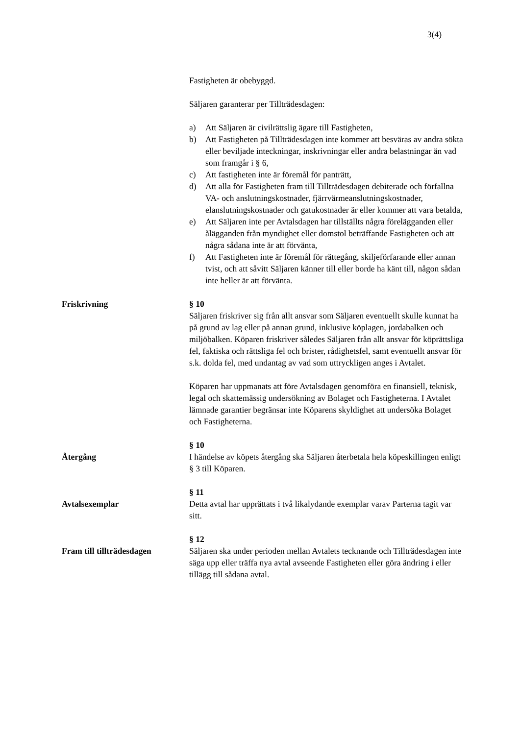3(4)
Fastigheten är obebyggd.
Säljaren garanterar per Tillträdesdagen:
a) Att Säljaren är civilrättslig ägare till Fastigheten,
b) Att Fastigheten på Tillträdesdagen inte kommer att besväras av andra sökta eller beviljade inteckningar, inskrivningar eller andra belastningar än vad som framgår i § 6,
c) Att fastigheten inte är föremål för panträtt,
d) Att alla för Fastigheten fram till Tillträdesdagen debiterade och förfallna VA- och anslutningskostnader, fjärrvärmeanslutningskostnader, elanslutningskostnader och gatukostnader är eller kommer att vara betalda,
e) Att Säljaren inte per Avtalsdagen har tillställts några förelägganden eller ålägganden från myndighet eller domstol beträffande Fastigheten och att några sådana inte är att förvänta,
f) Att Fastigheten inte är föremål för rättegång, skiljeförfarande eller annan tvist, och att såvitt Säljaren känner till eller borde ha känt till, någon sådan inte heller är att förvänta.
Friskrivning § 10
Säljaren friskriver sig från allt ansvar som Säljaren eventuellt skulle kunnat ha på grund av lag eller på annan grund, inklusive köplagen, jordabalken och miljöbalken. Köparen friskriver således Säljaren från allt ansvar för köprättsliga fel, faktiska och rättsliga fel och brister, rådighetsfel, samt eventuellt ansvar för s.k. dolda fel, med undantag av vad som uttryckligen anges i Avtalet.
Köparen har uppmanats att före Avtalsdagen genomföra en finansiell, teknisk, legal och skattemässig undersökning av Bolaget och Fastigheterna. I Avtalet lämnade garantier begränsar inte Köparens skyldighet att undersöka Bolaget och Fastigheterna.
Återgång § 10
I händelse av köpets återgång ska Säljaren återbetala hela köpeskillingen enligt § 3 till Köparen.
Avtalsexemplar § 11
Detta avtal har upprättats i två likalydande exemplar varav Parterna tagit var sitt.
Fram till tillträdesdagen
§ 12
Säljaren ska under perioden mellan Avtalets tecknande och Tillträdesdagen inte säga upp eller träffa nya avtal avseende Fastigheten eller göra ändring i eller tillägg till sådana avtal.